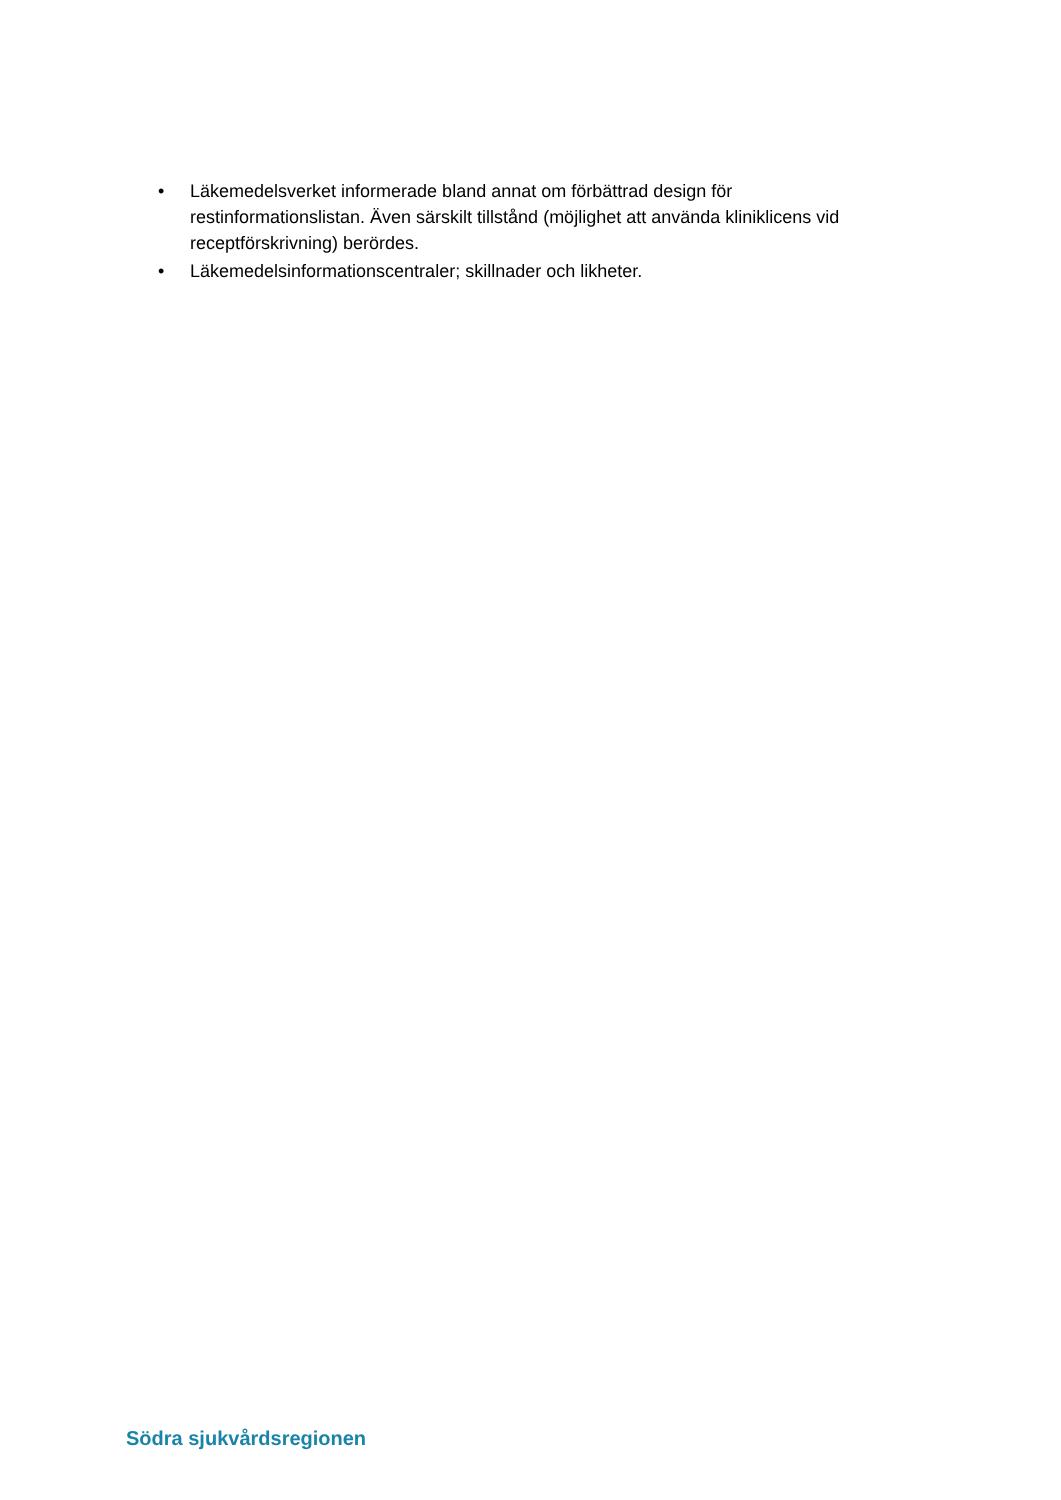• Läkemedelsverket informerade bland annat om förbättrad design för restinformationslistan. Även särskilt tillstånd (möjlighet att använda kliniklicens vid receptförskrivning) berördes.
• Läkemedelsinformationscentraler; skillnader och likheter.
Södra sjukvårdsregionen